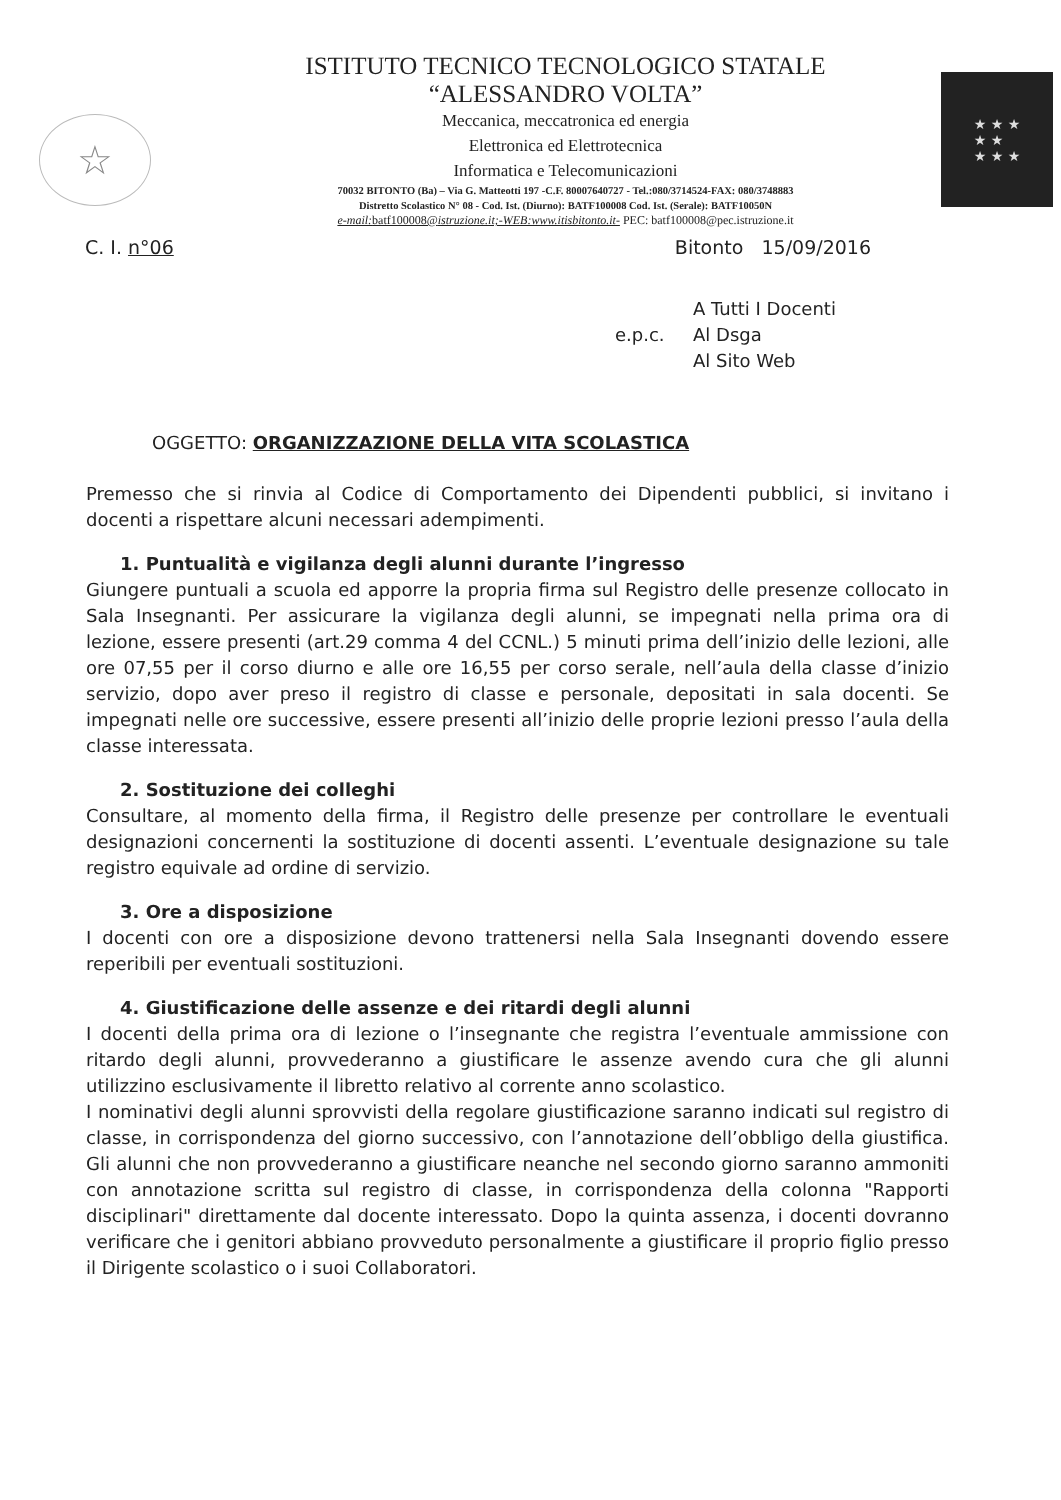☆
ISTITUTO TECNICO TECNOLOGICO STATALE
“ALESSANDRO VOLTA”
Meccanica, meccatronica ed energia
Elettronica ed Elettrotecnica
Informatica e Telecomunicazioni
70032 BITONTO (Ba) – Via G. Matteotti 197 -C.F. 80007640727 - Tel.:080/3714524-FAX: 080/3748883
Distretto Scolastico N° 08 - Cod. Ist. (Diurno): BATF100008 Cod. Ist. (Serale): BATF10050N
e-mail: batf100008@istruzione.it;-WEB:www.itisbitonto.it- PEC: batf100008@pec.istruzione.it
★ ★ ★
★ ★
★ ★ ★
C. I. n°06 Bitonto 15/09/2016
e.p.c. A Tutti I Docenti
Al Dsga
Al Sito Web
OGGETTO: ORGANIZZAZIONE DELLA VITA SCOLASTICA
Premesso che si rinvia al Codice di Comportamento dei Dipendenti pubblici, si invitano i docenti a rispettare alcuni necessari adempimenti.
1. Puntualità e vigilanza degli alunni durante l’ingresso
Giungere puntuali a scuola ed apporre la propria firma sul Registro delle presenze collocato in Sala Insegnanti. Per assicurare la vigilanza degli alunni, se impegnati nella prima ora di lezione, essere presenti (art.29 comma 4 del CCNL.) 5 minuti prima dell’inizio delle lezioni, alle ore 07,55 per il corso diurno e alle ore 16,55 per corso serale, nell’aula della classe d’inizio servizio, dopo aver preso il registro di classe e personale, depositati in sala docenti. Se impegnati nelle ore successive, essere presenti all’inizio delle proprie lezioni presso l’aula della classe interessata.
2. Sostituzione dei colleghi
Consultare, al momento della firma, il Registro delle presenze per controllare le eventuali designazioni concernenti la sostituzione di docenti assenti. L’eventuale designazione su tale registro equivale ad ordine di servizio.
3. Ore a disposizione
I docenti con ore a disposizione devono trattenersi nella Sala Insegnanti dovendo essere reperibili per eventuali sostituzioni.
4. Giustificazione delle assenze e dei ritardi degli alunni
I docenti della prima ora di lezione o l’insegnante che registra l’eventuale ammissione con ritardo degli alunni, provvederanno a giustificare le assenze avendo cura che gli alunni utilizzino esclusivamente il libretto relativo al corrente anno scolastico.
I nominativi degli alunni sprovvisti della regolare giustificazione saranno indicati sul registro di classe, in corrispondenza del giorno successivo, con l’annotazione dell’obbligo della giustifica. Gli alunni che non provvederanno a giustificare neanche nel secondo giorno saranno ammoniti con annotazione scritta sul registro di classe, in corrispondenza della colonna "Rapporti disciplinari" direttamente dal docente interessato. Dopo la quinta assenza, i docenti dovranno verificare che i genitori abbiano provveduto personalmente a giustificare il proprio figlio presso il Dirigente scolastico o i suoi Collaboratori.